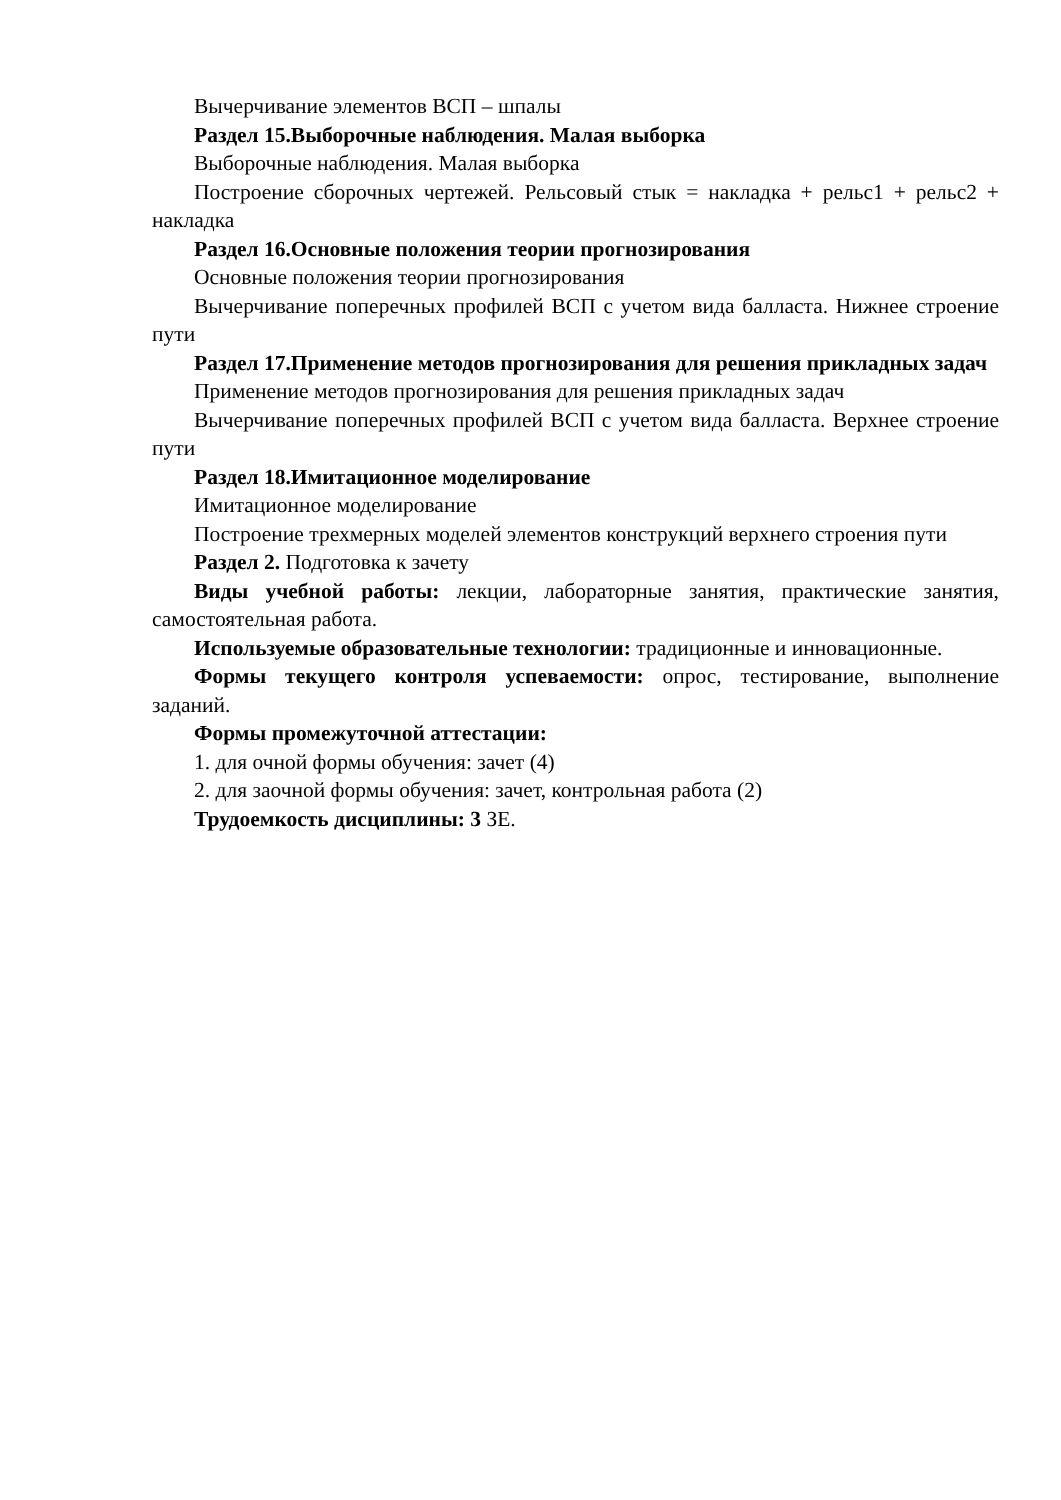Вычерчивание элементов ВСП – шпалы
Раздел 15.Выборочные наблюдения. Малая выборка
Выборочные наблюдения. Малая выборка
Построение сборочных чертежей. Рельсовый стык = накладка + рельс1 + рельс2 + накладка
Раздел 16.Основные положения теории прогнозирования
Основные положения теории прогнозирования
Вычерчивание поперечных профилей ВСП с учетом вида балласта. Нижнее строение пути
Раздел 17.Применение методов прогнозирования для решения прикладных задач
Применение методов прогнозирования для решения прикладных задач
Вычерчивание поперечных профилей ВСП с учетом вида балласта. Верхнее строение пути
Раздел 18.Имитационное моделирование
Имитационное моделирование
Построение трехмерных моделей элементов конструкций верхнего строения пути
Раздел 2. Подготовка к зачету
Виды учебной работы: лекции, лабораторные занятия, практические занятия, самостоятельная работа.
Используемые образовательные технологии: традиционные и инновационные.
Формы текущего контроля успеваемости: опрос, тестирование, выполнение заданий.
Формы промежуточной аттестации:
1. для очной формы обучения: зачет (4)
2. для заочной формы обучения: зачет, контрольная работа (2)
Трудоемкость дисциплины: 3 ЗЕ.